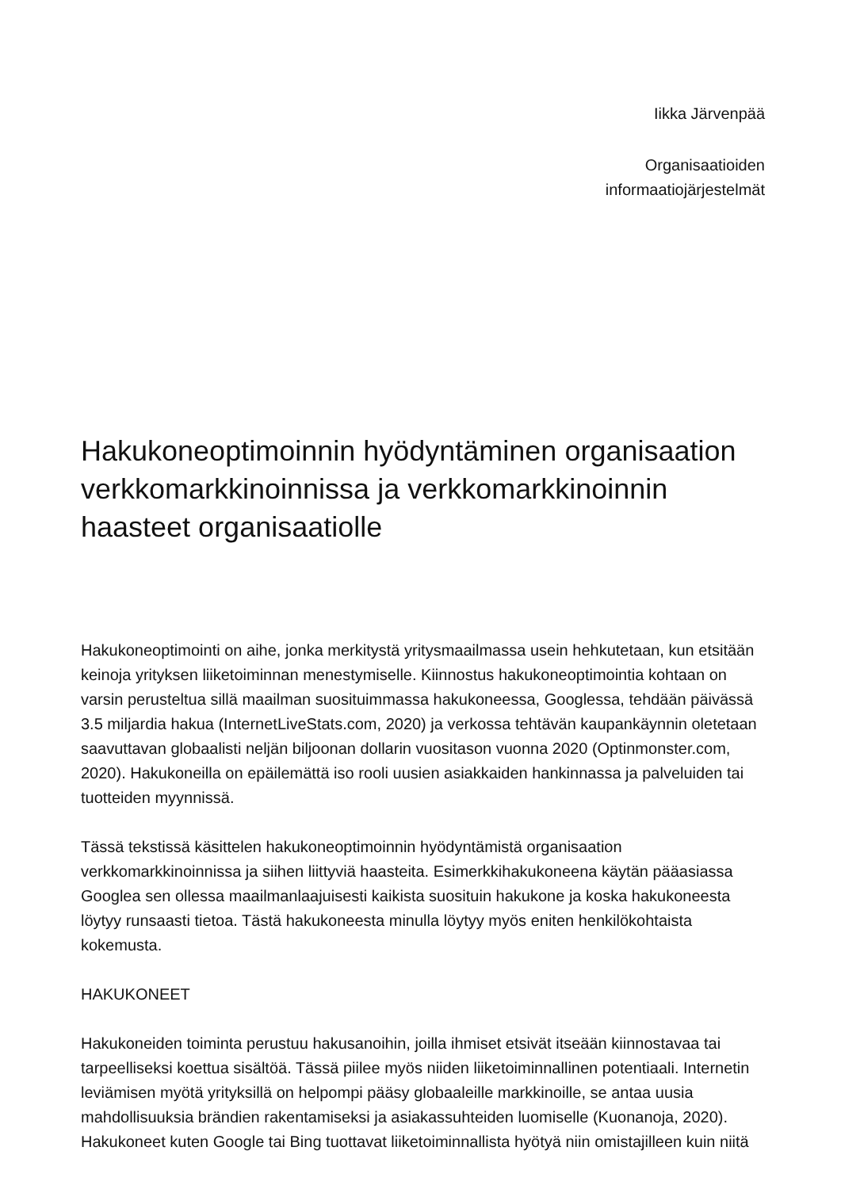Iikka Järvenpää
Organisaatioiden
informaatiojärjestelmät
Hakukoneoptimoinnin hyödyntäminen organisaation verkkomarkkinoinnissa ja verkkomarkkinoinnin haasteet organisaatiolle
Hakukoneoptimointi on aihe, jonka merkitystä yritysmaailmassa usein hehkutetaan, kun etsitään keinoja yrityksen liiketoiminnan menestymiselle. Kiinnostus hakukoneoptimointia kohtaan on varsin perusteltua sillä maailman suosituimmassa hakukoneessa, Googlessa, tehdään päivässä 3.5 miljardia hakua (InternetLiveStats.com, 2020) ja verkossa tehtävän kaupankäynnin oletetaan saavuttavan globaalisti neljän biljoonan dollarin vuositason vuonna 2020 (Optinmonster.com, 2020). Hakukoneilla on epäilemättä iso rooli uusien asiakkaiden hankinnassa ja palveluiden tai tuotteiden myynnissä.
Tässä tekstissä käsittelen hakukoneoptimoinnin hyödyntämistä organisaation verkkomarkkinoinnissa ja siihen liittyviä haasteita. Esimerkkihakukoneena käytän pääasiassa Googlea sen ollessa maailmanlaajuisesti kaikista suosituin hakukone ja koska hakukoneesta löytyy runsaasti tietoa. Tästä hakukoneesta minulla löytyy myös eniten henkilökohtaista kokemusta.
HAKUKONEET
Hakukoneiden toiminta perustuu hakusanoihin, joilla ihmiset etsivät itseään kiinnostavaa tai tarpeelliseksi koettua sisältöä. Tässä piilee myös niiden liiketoiminnallinen potentiaali. Internetin leviämisen myötä yrityksillä on helpompi pääsy globaaleille markkinoille, se antaa uusia mahdollisuuksia brändien rakentamiseksi ja asiakassuhteiden luomiselle (Kuonanoja, 2020). Hakukoneet kuten Google tai Bing tuottavat liiketoiminnallista hyötyä niin omistajilleen kuin niitä